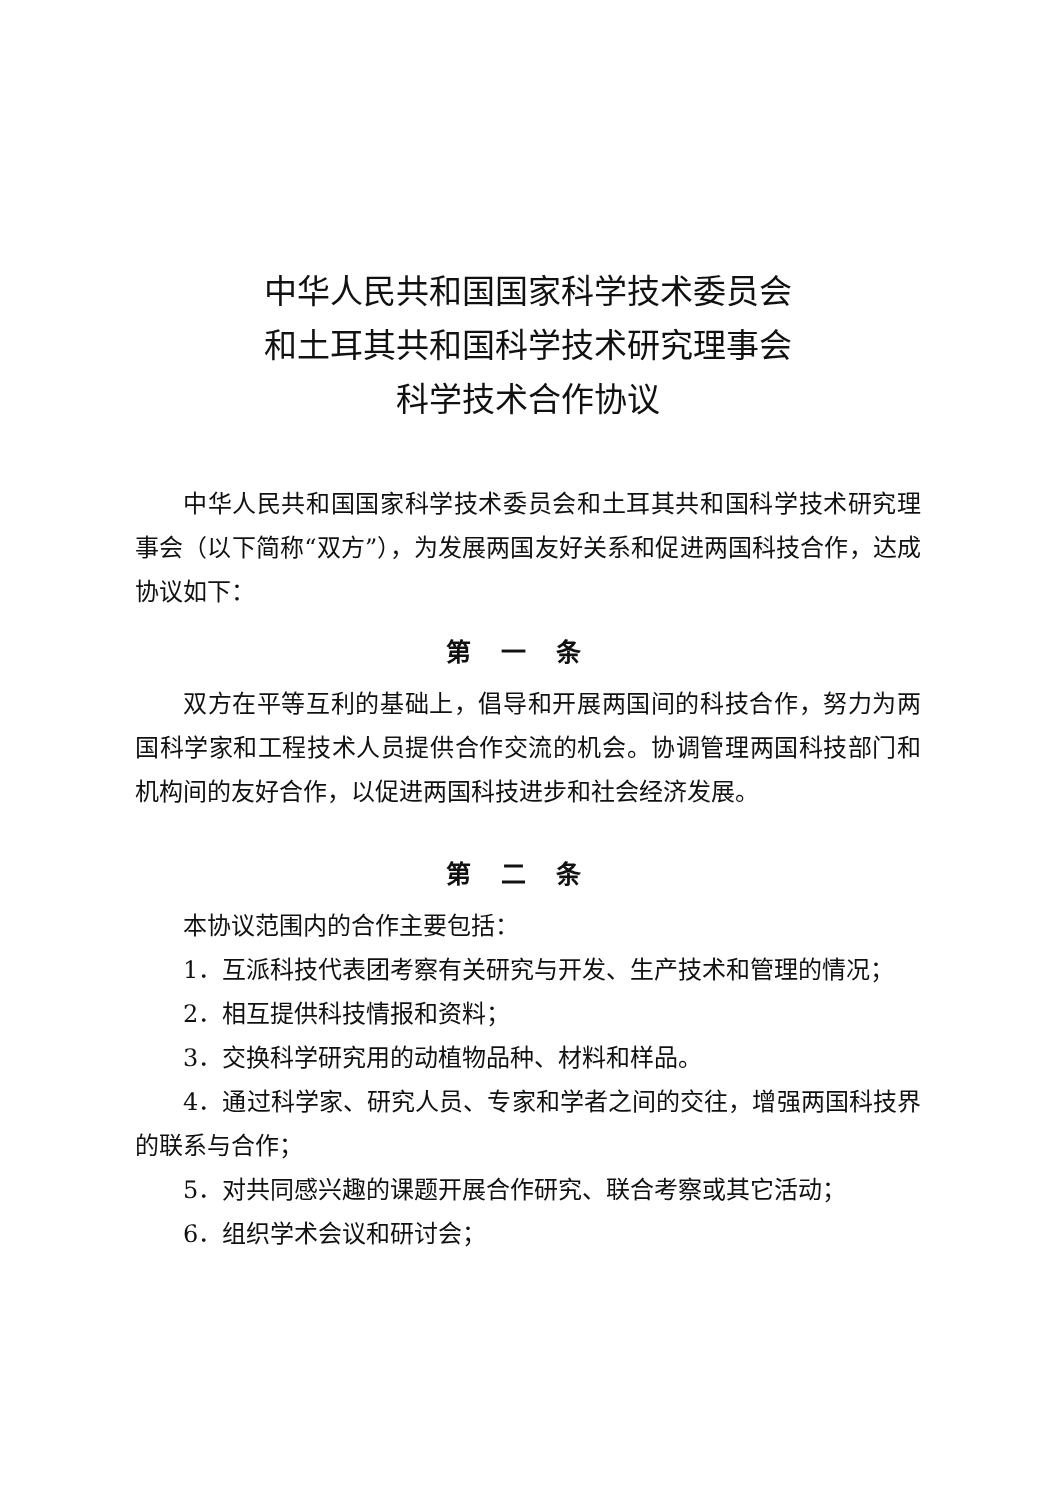中华人民共和国国家科学技术委员会
和土耳其共和国科学技术研究理事会
科学技术合作协议
中华人民共和国国家科学技术委员会和土耳其共和国科学技术研究理事会（以下简称“双方”），为发展两国友好关系和促进两国科技合作，达成协议如下：
第一条
双方在平等互利的基础上，倡导和开展两国间的科技合作，努力为两国科学家和工程技术人员提供合作交流的机会。协调管理两国科技部门和机构间的友好合作，以促进两国科技进步和社会经济发展。
第二条
本协议范围内的合作主要包括：
1．互派科技代表团考察有关研究与开发、生产技术和管理的情况；
2．相互提供科技情报和资料；
3．交换科学研究用的动植物品种、材料和样品。
4．通过科学家、研究人员、专家和学者之间的交往，增强两国科技界的联系与合作；
5．对共同感兴趣的课题开展合作研究、联合考察或其它活动；
6．组织学术会议和研讨会；